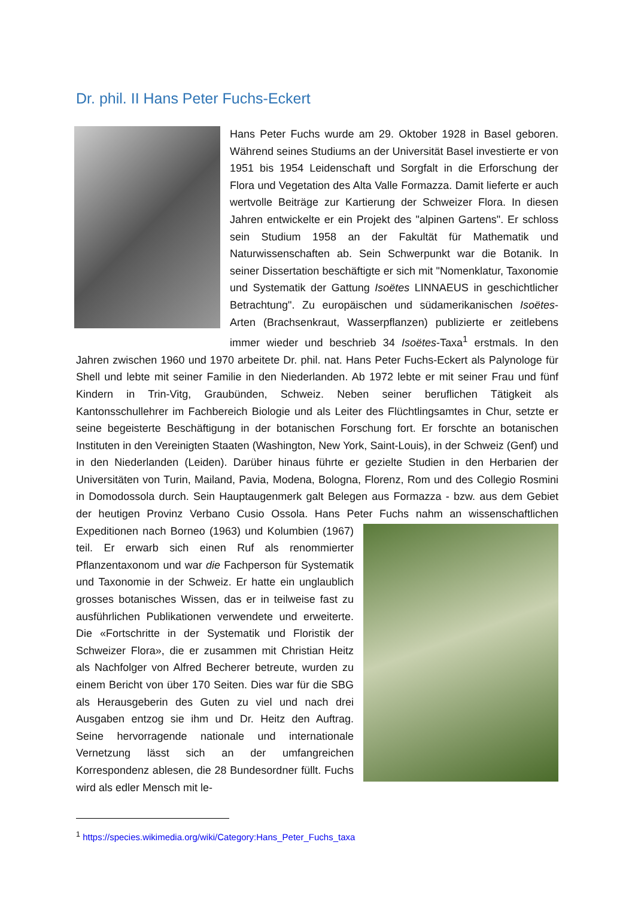Dr. phil. II Hans Peter Fuchs-Eckert
Hans Peter Fuchs wurde am 29. Oktober 1928 in Basel geboren. Während seines Studiums an der Universität Basel investierte er von 1951 bis 1954 Leidenschaft und Sorgfalt in die Erforschung der Flora und Vegetation des Alta Valle Formazza. Damit lieferte er auch wertvolle Beiträge zur Kartierung der Schweizer Flora. In diesen Jahren entwickelte er ein Projekt des "alpinen Gartens". Er schloss sein Studium 1958 an der Fakultät für Mathematik und Naturwissenschaften ab. Sein Schwerpunkt war die Botanik. In seiner Dissertation beschäftigte er sich mit "Nomenklatur, Taxonomie und Systematik der Gattung Isoëtes LINNAEUS in geschichtlicher Betrachtung". Zu europäischen und südamerikanischen Isoëtes-Arten (Brachsenkraut, Wasserpflanzen) publizierte er zeitlebens immer wieder und beschrieb 34 Isoëtes-Taxa<sup>1</sup> erstmals. In den Jahren zwischen 1960 und 1970 arbeitete Dr. phil. nat. Hans Peter Fuchs-Eckert als Palynologe für Shell und lebte mit seiner Familie in den Niederlanden. Ab 1972 lebte er mit seiner Frau und fünf Kindern in Trin-Vitg, Graubünden, Schweiz. Neben seiner beruflichen Tätigkeit als Kantonsschullehrer im Fachbereich Biologie und als Leiter des Flüchtlingsamtes in Chur, setzte er seine begeisterte Beschäftigung in der botanischen Forschung fort. Er forschte an botanischen Instituten in den Vereinigten Staaten (Washington, New York, Saint-Louis), in der Schweiz (Genf) und in den Niederlanden (Leiden). Darüber hinaus führte er gezielte Studien in den Herbarien der Universitäten von Turin, Mailand, Pavia, Modena, Bologna, Florenz, Rom und des Collegio Rosmini in Domodossola durch. Sein Hauptaugenmerk galt Belegen aus Formazza - bzw. aus dem Gebiet der heutigen Provinz Verbano Cusio Ossola. Hans Peter Fuchs nahm an wissenschaftlichen Expeditionen nach Borneo (1963) und Kolumbien (1967) teil. Er erwarb sich einen Ruf als renommierter Pflanzentaxonom und war die Fachperson für Systematik und Taxonomie in der Schweiz. Er hatte ein unglaublich grosses botanisches Wissen, das er in teilweise fast zu ausführlichen Publikationen verwendete und erweiterte. Die «Fortschritte in der Systematik und Floristik der Schweizer Flora», die er zusammen mit Christian Heitz als Nachfolger von Alfred Becherer betreute, wurden zu einem Bericht von über 170 Seiten. Dies war für die SBG als Herausgeberin des Guten zu viel und nach drei Ausgaben entzog sie ihm und Dr. Heitz den Auftrag. Seine hervorragende nationale und internationale Vernetzung lässt sich an der umfangreichen Korrespondenz ablesen, die 28 Bundesordner füllt. Fuchs wird als edler Mensch mit le-
<sup>1</sup> https://species.wikimedia.org/wiki/Category:Hans_Peter_Fuchs_taxa